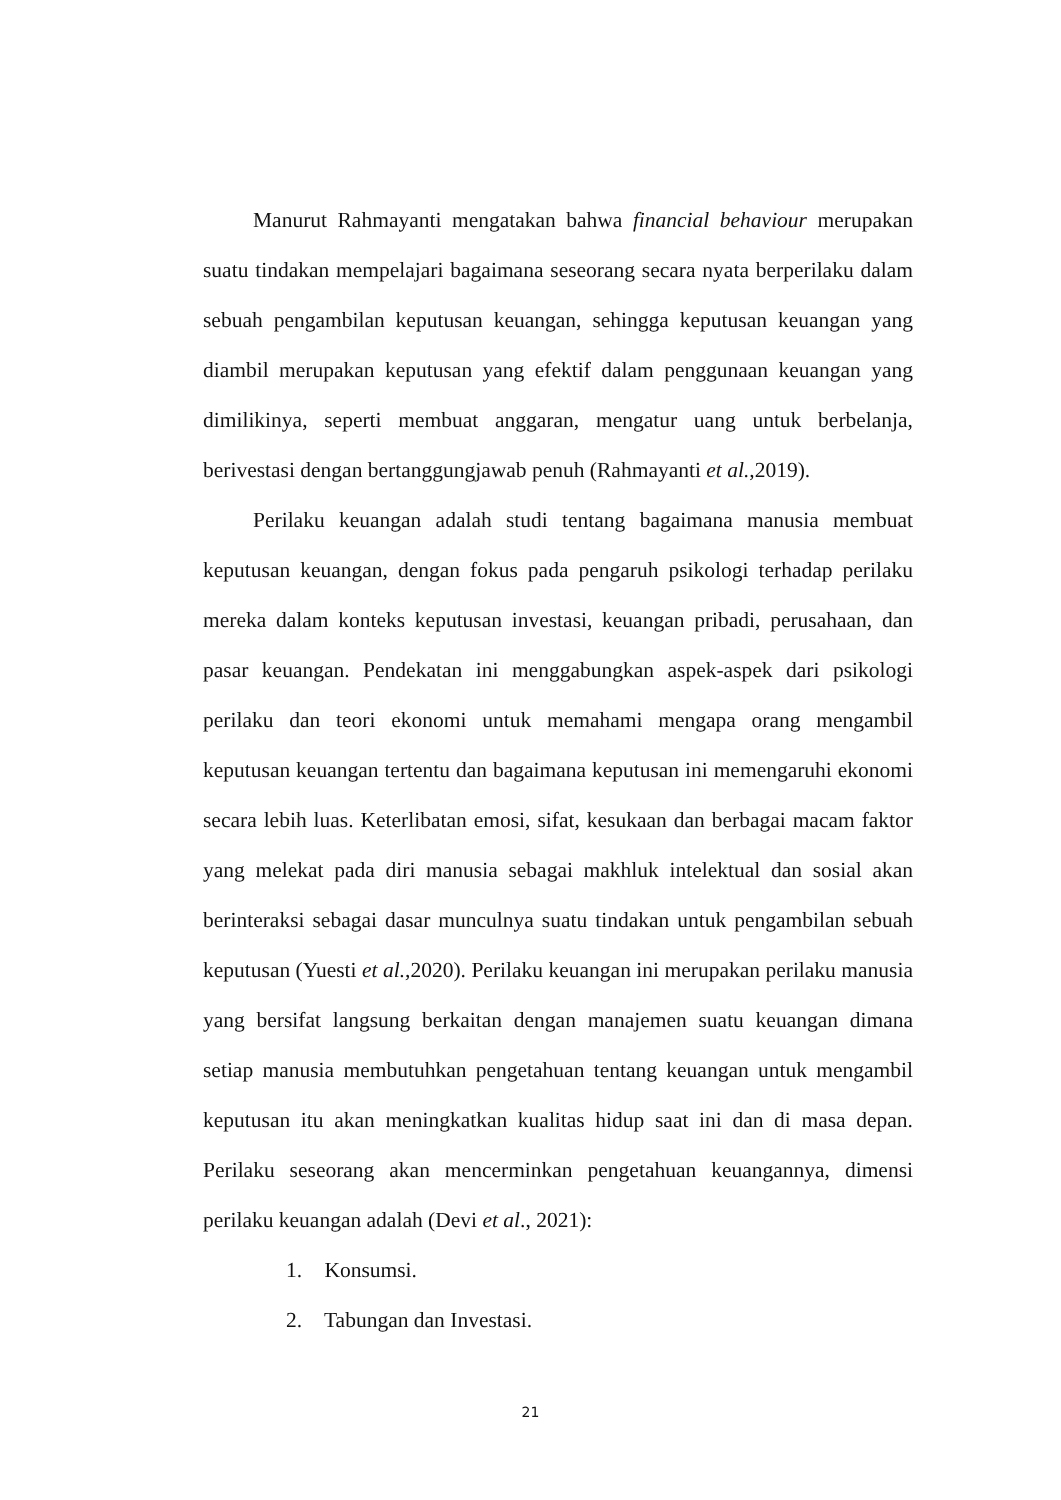Manurut Rahmayanti mengatakan bahwa financial behaviour merupakan suatu tindakan mempelajari bagaimana seseorang secara nyata berperilaku dalam sebuah pengambilan keputusan keuangan, sehingga keputusan keuangan yang diambil merupakan keputusan yang efektif dalam penggunaan keuangan yang dimilikinya, seperti membuat anggaran, mengatur uang untuk berbelanja, berivestasi dengan bertanggungjawab penuh (Rahmayanti et al., 2019).
Perilaku keuangan adalah studi tentang bagaimana manusia membuat keputusan keuangan, dengan fokus pada pengaruh psikologi terhadap perilaku mereka dalam konteks keputusan investasi, keuangan pribadi, perusahaan, dan pasar keuangan. Pendekatan ini menggabungkan aspek-aspek dari psikologi perilaku dan teori ekonomi untuk memahami mengapa orang mengambil keputusan keuangan tertentu dan bagaimana keputusan ini memengaruhi ekonomi secara lebih luas. Keterlibatan emosi, sifat, kesukaan dan berbagai macam faktor yang melekat pada diri manusia sebagai makhluk intelektual dan sosial akan berinteraksi sebagai dasar munculnya suatu tindakan untuk pengambilan sebuah keputusan (Yuesti et al., 2020). Perilaku keuangan ini merupakan perilaku manusia yang bersifat langsung berkaitan dengan manajemen suatu keuangan dimana setiap manusia membutuhkan pengetahuan tentang keuangan untuk mengambil keputusan itu akan meningkatkan kualitas hidup saat ini dan di masa depan. Perilaku seseorang akan mencerminkan pengetahuan keuangannya, dimensi perilaku keuangan adalah (Devi et al., 2021):
1. Konsumsi.
2. Tabungan dan Investasi.
21